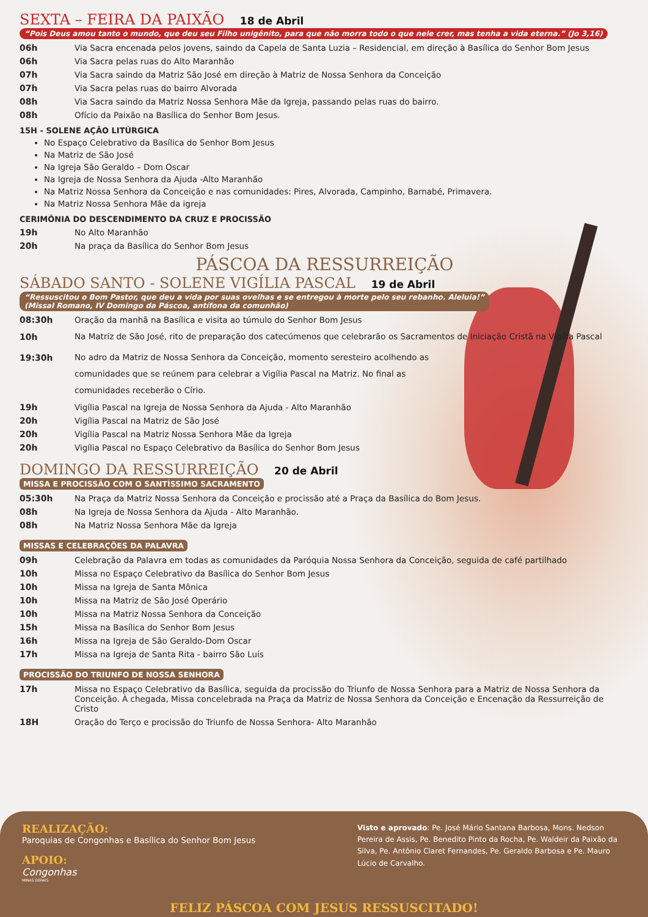SEXTA – FEIRA DA PAIXÃO 18 de Abril
“Pois Deus amou tanto o mundo, que deu seu Filho unigênito, para que não morra todo o que nele crer, mas tenha a vida eterna.” (Jo 3,16)
06h Via Sacra encenada pelos jovens, saindo da Capela de Santa Luzia – Residencial, em direção à Basílica do Senhor Bom Jesus
06h Via Sacra pelas ruas do Alto Maranhão
07h Via Sacra saindo da Matriz São José em direção à Matriz de Nossa Senhora da Conceição
07h Via Sacra pelas ruas do bairro Alvorada
08h Via Sacra saindo da Matriz Nossa Senhora Mãe da Igreja, passando pelas ruas do bairro.
08h Ofício da Paixão na Basílica do Senhor Bom Jesus.
15H - SOLENE AÇÃO LITÚRGICA
No Espaço Celebrativo da Basílica do Senhor Bom Jesus
Na Matriz de São José
Na Igreja São Geraldo – Dom Oscar
Na Igreja de Nossa Senhora da Ajuda -Alto Maranhão
Na Matriz Nossa Senhora da Conceição e nas comunidades: Pires, Alvorada, Campinho, Barnabé, Primavera.
Na Matriz Nossa Senhora Mãe da igreja
CERIMÔNIA DO DESCENDIMENTO DA CRUZ E PROCISSÃO
19h No Alto Maranhão
20h Na praça da Basílica do Senhor Bom Jesus
PÁSCOA DA RESSURREIÇÃO
SÁBADO SANTO - SOLENE VIGÍLIA PASCAL 19 de Abril
“Ressuscitou o Bom Pastor, que deu a vida por suas ovelhas e se entregou à morte pelo seu rebanho. Aleluia!”
(Missal Romano, IV Domingo da Páscoa, antífona da comunhão)
08:30h Oração da manhã na Basílica e visita ao túmulo do Senhor Bom Jesus
10h Na Matriz de São José, rito de preparação dos catecúmenos que celebrarão os Sacramentos de Iniciação Cristã na Vigília Pascal
19:30h No adro da Matriz de Nossa Senhora da Conceição, momento seresteiro acolhendo as comunidades que se reúnem para celebrar a Vigília Pascal na Matriz. No final as comunidades receberão o Círio.
19h Vigília Pascal na Igreja de Nossa Senhora da Ajuda - Alto Maranhão
20h Vigília Pascal na Matriz de São José
20h Vigília Pascal na Matriz Nossa Senhora Mãe da Igreja
20h Vigília Pascal no Espaço Celebrativo da Basílica do Senhor Bom Jesus
DOMINGO DA RESSURREIÇÃO 20 de Abril
MISSA E PROCISSÃO COM O SANTÍSSIMO SACRAMENTO
05:30h Na Praça da Matriz Nossa Senhora da Conceição e procissão até a Praça da Basílica do Bom Jesus.
08h Na Igreja de Nossa Senhora da Ajuda - Alto Maranhão.
08h Na Matriz Nossa Senhora Mãe da Igreja
MISSAS E CELEBRAÇÕES DA PALAVRA
09h Celebração da Palavra em todas as comunidades da Paróquia Nossa Senhora da Conceição, seguida de café partilhado
10h Missa no Espaço Celebrativo da Basílica do Senhor Bom Jesus
10h Missa na Igreja de Santa Mônica
10h Missa na Matriz de São José Operário
10h Missa na Matriz Nossa Senhora da Conceição
15h Missa na Basílica do Senhor Bom Jesus
16h Missa na Igreja de São Geraldo-Dom Oscar
17h Missa na Igreja de Santa Rita - bairro São Luís
PROCISSÃO DO TRIUNFO DE NOSSA SENHORA
17h Missa no Espaço Celebrativo da Basílica, seguida da procissão do Triunfo de Nossa Senhora para a Matriz de Nossa Senhora da Conceição. À chegada, Missa concelebrada na Praça da Matriz de Nossa Senhora da Conceição e Encenação da Ressurreição de Cristo
18H Oração do Terço e procissão do Triunfo de Nossa Senhora- Alto Maranhão
REALIZAÇÃO:
Paroquias de Congonhas e Basílica do Senhor Bom Jesus
APOIO:
Congonhas
MINAS GERAIS
Visto e aprovado: Pe. José Mário Santana Barbosa, Mons. Nedson Pereira de Assis, Pe. Benedito Pinto da Rocha, Pe. Waldeir da Paixão da Silva, Pe. Antônio Claret Fernandes, Pe. Geraldo Barbosa e Pe. Mauro Lúcio de Carvalho.
FELIZ PÁSCOA COM JESUS RESSUSCITADO!